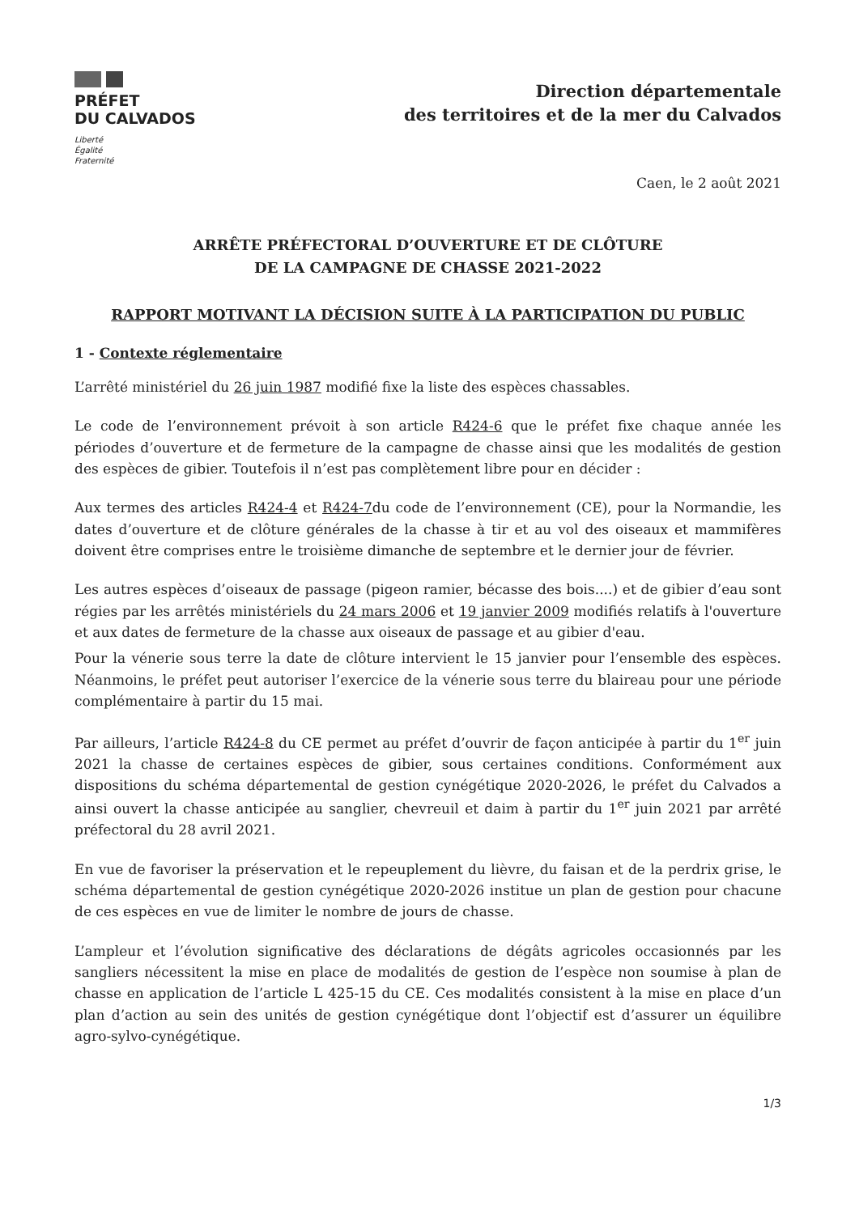PRÉFET
DU CALVADOS
Liberté
Égalité
Fraternité
Direction départementale
des territoires et de la mer du Calvados
Caen, le 2 août 2021
ARRÊTE PRÉFECTORAL D’OUVERTURE ET DE CLÔTURE
DE LA CAMPAGNE DE CHASSE 2021-2022
RAPPORT MOTIVANT LA DÉCISION SUITE À LA PARTICIPATION DU PUBLIC
1 - Contexte réglementaire
L’arrêté ministériel du 26 juin 1987 modifié fixe la liste des espèces chassables.
Le code de l’environnement prévoit à son article R424-6 que le préfet fixe chaque année les périodes d’ouverture et de fermeture de la campagne de chasse ainsi que les modalités de gestion des espèces de gibier. Toutefois il n’est pas complètement libre pour en décider :
Aux termes des articles R424-4 et R424-7du code de l’environnement (CE), pour la Normandie, les dates d’ouverture et de clôture générales de la chasse à tir et au vol des oiseaux et mammifères doivent être comprises entre le troisième dimanche de septembre et le dernier jour de février.
Les autres espèces d’oiseaux de passage (pigeon ramier, bécasse des bois....) et de gibier d’eau sont régies par les arrêtés ministériels du 24 mars 2006 et 19 janvier 2009 modifiés relatifs à l'ouverture et aux dates de fermeture de la chasse aux oiseaux de passage et au gibier d'eau.
Pour la vénerie sous terre la date de clôture intervient le 15 janvier pour l’ensemble des espèces. Néanmoins, le préfet peut autoriser l’exercice de la vénerie sous terre du blaireau pour une période complémentaire à partir du 15 mai.
Par ailleurs, l’article R424-8 du CE permet au préfet d’ouvrir de façon anticipée à partir du 1<sup>er</sup> juin 2021 la chasse de certaines espèces de gibier, sous certaines conditions. Conformément aux dispositions du schéma départemental de gestion cynégétique 2020-2026, le préfet du Calvados a ainsi ouvert la chasse anticipée au sanglier, chevreuil et daim à partir du 1<sup>er</sup> juin 2021 par arrêté préfectoral du 28 avril 2021.
En vue de favoriser la préservation et le repeuplement du lièvre, du faisan et de la perdrix grise, le schéma départemental de gestion cynégétique 2020-2026 institue un plan de gestion pour chacune de ces espèces en vue de limiter le nombre de jours de chasse.
L’ampleur et l’évolution significative des déclarations de dégâts agricoles occasionnés par les sangliers nécessitent la mise en place de modalités de gestion de l’espèce non soumise à plan de chasse en application de l’article L 425-15 du CE. Ces modalités consistent à la mise en place d’un plan d’action au sein des unités de gestion cynégétique dont l’objectif est d’assurer un équilibre agro-sylvo-cynégétique.
1/3